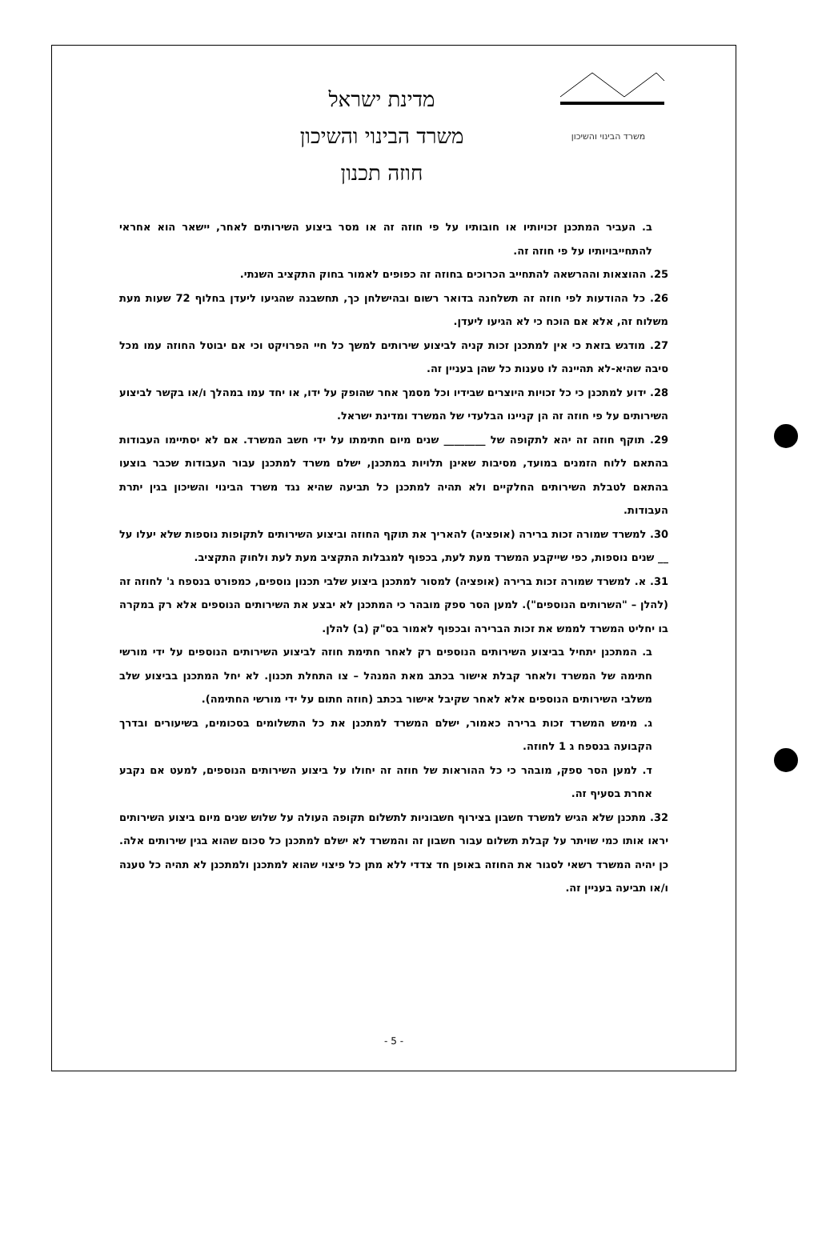משרד הבינוי והשיכון
מדינת ישראל
משרד הבינוי והשיכון
חוזה תכנון
ב. העביר המתכנן זכויותיו או חובותיו על פי חוזה זה או מסר ביצוע השירותים לאחר, יישאר הוא אחראי להתחייבויותיו על פי חוזה זה.
25. ההוצאות וההרשאה להתחייב הכרוכים בחוזה זה כפופים לאמור בחוק התקציב השנתי.
26. כל ההודעות לפי חוזה זה תשלחנה בדואר רשום ובהישלחן כך, תחשבנה שהגיעו ליעדן בחלוף 72 שעות מעת משלוח זה, אלא אם הוכח כי לא הגיעו ליעדן.
27. מודגש בזאת כי אין למתכנן זכות קניה לביצוע שירותים למשך כל חיי הפרויקט וכי אם יבוטל החוזה עמו מכל סיבה שהיא-לא תהיינה לו טענות כל שהן בעניין זה.
28. ידוע למתכנן כי כל זכויות היוצרים שבידיו וכל מסמך אחר שהופק על ידו, או יחד עמו במהלך ו/או בקשר לביצוע השירותים על פי חוזה זה הן קניינו הבלעדי של המשרד ומדינת ישראל.
29. תוקף חוזה זה יהא לתקופה של ________ שנים מיום חתימתו על ידי חשב המשרד. אם לא יסתיימו העבודות בהתאם ללוח הזמנים במועד, מסיבות שאינן תלויות במתכנן, ישלם משרד למתכנן עבור העבודות שכבר בוצעו בהתאם לטבלת השירותים החלקיים ולא תהיה למתכנן כל תביעה שהיא נגד משרד הבינוי והשיכון בגין יתרת העבודות.
30. למשרד שמורה זכות ברירה (אופציה) להאריך את תוקף החוזה וביצוע השירותים לתקופות נוספות שלא יעלו על __ שנים נוספות, כפי שייקבע המשרד מעת לעת, בכפוף למגבלות התקציב מעת לעת ולחוק התקציב.
31. א. למשרד שמורה זכות ברירה (אופציה) למסור למתכנן ביצוע שלבי תכנון נוספים, כמפורט בנספח ג' לחוזה זה (להלן – "השרותים הנוספים"). למען הסר ספק מובהר כי המתכנן לא יבצע את השירותים הנוספים אלא רק במקרה בו יחליט המשרד לממש את זכות הברירה ובכפוף לאמור בס"ק (ב) להלן.
ב. המתכנן יתחיל בביצוע השירותים הנוספים רק לאחר חתימת חוזה לביצוע השירותים הנוספים על ידי מורשי חתימה של המשרד ולאחר קבלת אישור בכתב מאת המנהל – צו התחלת תכנון. לא יחל המתכנן בביצוע שלב משלבי השירותים הנוספים אלא לאחר שקיבל אישור בכתב (חוזה חתום על ידי מורשי החתימה).
ג. מימש המשרד זכות ברירה כאמור, ישלם המשרד למתכנן את כל התשלומים בסכומים, בשיעורים ובדרך הקבועה בנספח ג 1 לחוזה.
ד. למען הסר ספק, מובהר כי כל ההוראות של חוזה זה יחולו על ביצוע השירותים הנוספים, למעט אם נקבע אחרת בסעיף זה.
32. מתכנן שלא הגיש למשרד חשבון בצירוף חשבוניות לתשלום תקופה העולה על שלוש שנים מיום ביצוע השירותים יראו אותו כמי שויתר על קבלת תשלום עבור חשבון זה והמשרד לא ישלם למתכנן כל סכום שהוא בגין שירותים אלה. כן יהיה המשרד רשאי לסגור את החוזה באופן חד צדדי ללא מתן כל פיצוי שהוא למתכנן ולמתכנן לא תהיה כל טענה ו/או תביעה בעניין זה.
- 5 -